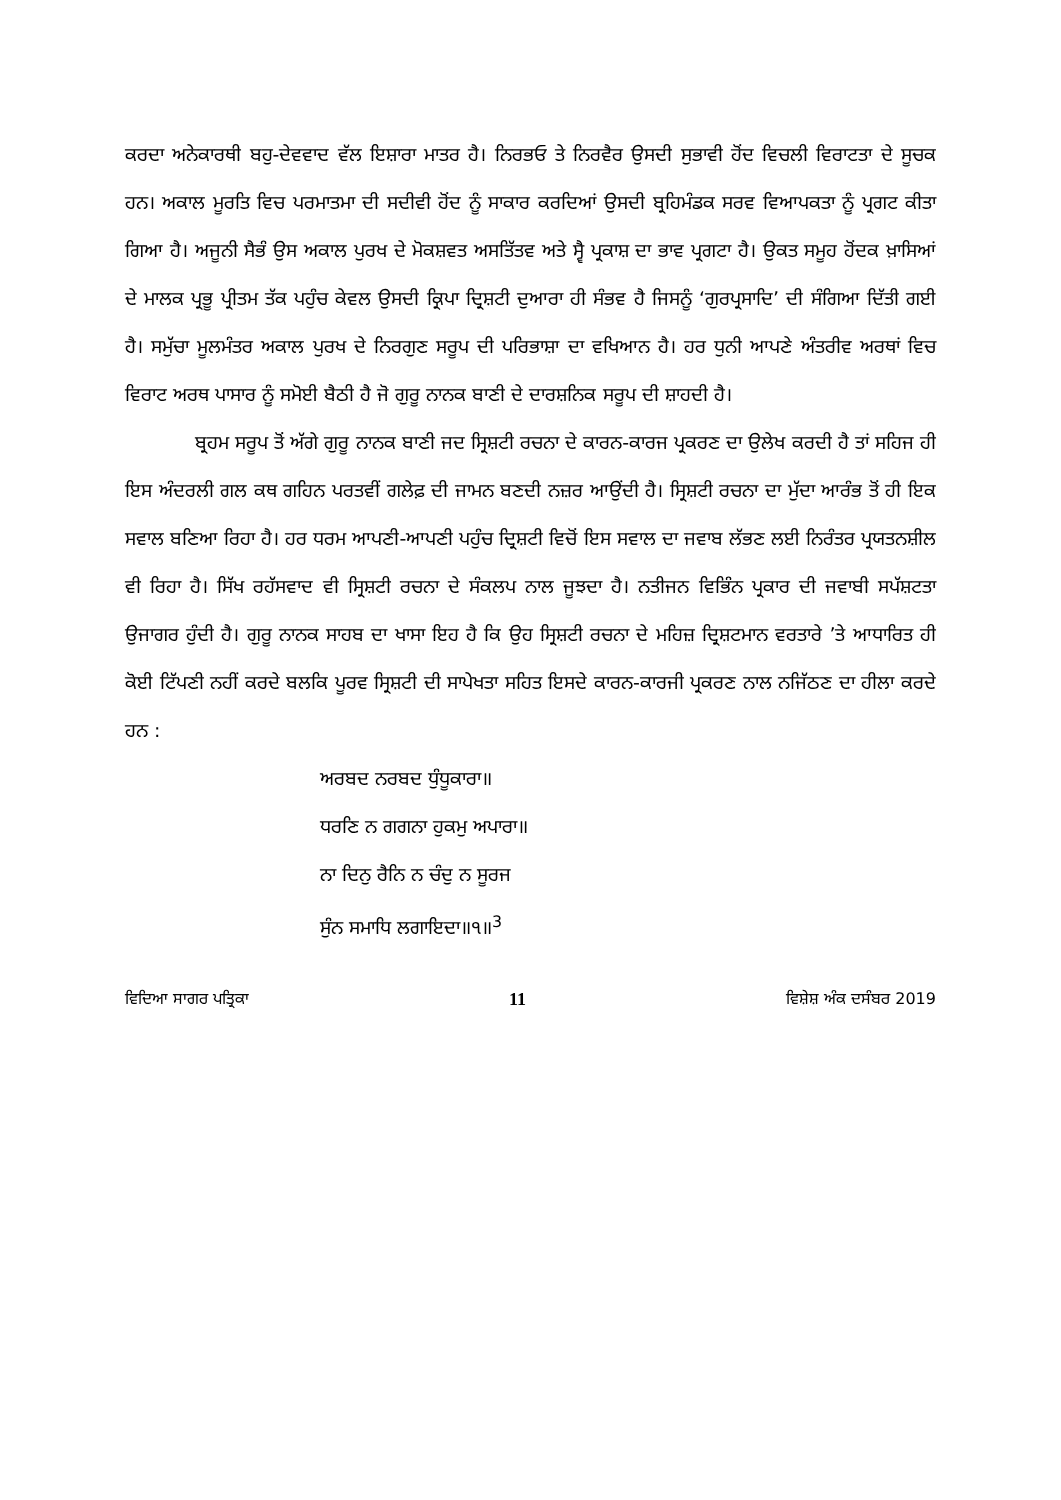ਕਰਦਾ ਅਨੇਕਾਰਥੀ ਬਹੁ-ਦੇਵਵਾਦ ਵੱਲ ਇਸ਼ਾਰਾ ਮਾਤਰ ਹੈ। ਨਿਰਭਓ ਤੇ ਨਿਰਵੈਰ ਉਸਦੀ ਸੁਭਾਵੀ ਹੋਂਦ ਵਿਚਲੀ ਵਿਰਾਟਤਾ ਦੇ ਸੂਚਕ ਹਨ। ਅਕਾਲ ਮੂਰਤਿ ਵਿਚ ਪਰਮਾਤਮਾ ਦੀ ਸਦੀਵੀ ਹੋਂਦ ਨੂੰ ਸਾਕਾਰ ਕਰਦਿਆਂ ਉਸਦੀ ਬ੍ਰਹਿਮੰਡਕ ਸਰਵ ਵਿਆਪਕਤਾ ਨੂੰ ਪ੍ਰਗਟ ਕੀਤਾ ਗਿਆ ਹੈ। ਅਜੂਨੀ ਸੈਭੰ ਉਸ ਅਕਾਲ ਪੁਰਖ ਦੇ ਮੋਕਸ਼ਵਤ ਅਸਤਿੱਤਵ ਅਤੇ ਸ੍ਵੈ ਪ੍ਰਕਾਸ਼ ਦਾ ਭਾਵ ਪ੍ਰਗਟਾ ਹੈ। ਉਕਤ ਸਮੂਹ ਹੋਂਦਕ ਖ਼ਾਸਿਆਂ ਦੇ ਮਾਲਕ ਪ੍ਰਭੂ ਪ੍ਰੀਤਮ ਤੱਕ ਪਹੁੰਚ ਕੇਵਲ ਉਸਦੀ ਕ੍ਰਿਪਾ ਦ੍ਰਿਸ਼ਟੀ ਦੁਆਰਾ ਹੀ ਸੰਭਵ ਹੈ ਜਿਸਨੂੰ ‘ਗੁਰਪ੍ਰਸਾਦਿ’ ਦੀ ਸੰਗਿਆ ਦਿੱਤੀ ਗਈ ਹੈ। ਸਮੁੱਚਾ ਮੂਲਮੰਤਰ ਅਕਾਲ ਪੁਰਖ ਦੇ ਨਿਰਗੁਣ ਸਰੂਪ ਦੀ ਪਰਿਭਾਸ਼ਾ ਦਾ ਵਖਿਆਨ ਹੈ। ਹਰ ਧੁਨੀ ਆਪਣੇ ਅੰਤਰੀਵ ਅਰਥਾਂ ਵਿਚ ਵਿਰਾਟ ਅਰਥ ਪਾਸਾਰ ਨੂੰ ਸਮੋਈ ਬੈਠੀ ਹੈ ਜੋ ਗੁਰੂ ਨਾਨਕ ਬਾਣੀ ਦੇ ਦਾਰਸ਼ਨਿਕ ਸਰੂਪ ਦੀ ਸ਼ਾਹਦੀ ਹੈ।
ਬ੍ਰਹਮ ਸਰੂਪ ਤੋਂ ਅੱਗੇ ਗੁਰੂ ਨਾਨਕ ਬਾਣੀ ਜਦ ਸ੍ਰਿਸ਼ਟੀ ਰਚਨਾ ਦੇ ਕਾਰਨ-ਕਾਰਜ ਪ੍ਰਕਰਣ ਦਾ ਉਲੇਖ ਕਰਦੀ ਹੈ ਤਾਂ ਸਹਿਜ ਹੀ ਇਸ ਅੰਦਰਲੀ ਗਲ ਕਥ ਗਹਿਨ ਪਰਤਵੀਂ ਗਲੇਫ਼ ਦੀ ਜਾਮਨ ਬਣਦੀ ਨਜ਼ਰ ਆਉਂਦੀ ਹੈ। ਸ੍ਰਿਸ਼ਟੀ ਰਚਨਾ ਦਾ ਮੁੱਦਾ ਆਰੰਭ ਤੋਂ ਹੀ ਇਕ ਸਵਾਲ ਬਣਿਆ ਰਿਹਾ ਹੈ। ਹਰ ਧਰਮ ਆਪਣੀ-ਆਪਣੀ ਪਹੁੰਚ ਦ੍ਰਿਸ਼ਟੀ ਵਿਚੋਂ ਇਸ ਸਵਾਲ ਦਾ ਜਵਾਬ ਲੱਭਣ ਲਈ ਨਿਰੰਤਰ ਪ੍ਰਯਤਨਸ਼ੀਲ ਵੀ ਰਿਹਾ ਹੈ। ਸਿੱਖ ਰਹੱਸਵਾਦ ਵੀ ਸ੍ਰਿਸ਼ਟੀ ਰਚਨਾ ਦੇ ਸੰਕਲਪ ਨਾਲ ਜੂਝਦਾ ਹੈ। ਨਤੀਜਨ ਵਿਭਿੰਨ ਪ੍ਰਕਾਰ ਦੀ ਜਵਾਬੀ ਸਪੱਸ਼ਟਤਾ ਉਜਾਗਰ ਹੁੰਦੀ ਹੈ। ਗੁਰੂ ਨਾਨਕ ਸਾਹਬ ਦਾ ਖਾਸਾ ਇਹ ਹੈ ਕਿ ਉਹ ਸ੍ਰਿਸ਼ਟੀ ਰਚਨਾ ਦੇ ਮਹਿਜ਼ ਦ੍ਰਿਸ਼ਟਮਾਨ ਵਰਤਾਰੇ ’ਤੇ ਆਧਾਰਿਤ ਹੀ ਕੋਈ ਟਿੱਪਣੀ ਨਹੀਂ ਕਰਦੇ ਬਲਕਿ ਪੂਰਵ ਸ੍ਰਿਸ਼ਟੀ ਦੀ ਸਾਪੇਖਤਾ ਸਹਿਤ ਇਸਦੇ ਕਾਰਨ-ਕਾਰਜੀ ਪ੍ਰਕਰਣ ਨਾਲ ਨਜਿੱਠਣ ਦਾ ਹੀਲਾ ਕਰਦੇ ਹਨ :
ਅਰਬਦ ਨਰਬਦ ਧੁੰਧੂਕਾਰਾ॥
ਧਰਣਿ ਨ ਗਗਨਾ ਹੁਕਮੁ ਅਪਾਰਾ॥
ਨਾ ਦਿਨੁ ਰੈਨਿ ਨ ਚੰਦੁ ਨ ਸੂਰਜ
ਸੁੰਨ ਸਮਾਧਿ ਲਗਾਇਦਾ॥੧॥<sup>3</sup>
ਵਿਦਿਆ ਸਾਗਰ ਪਤ੍ਰਿਕਾ 11 ਵਿਸ਼ੇਸ਼ ਅੰਕ ਦਸੰਬਰ 2019